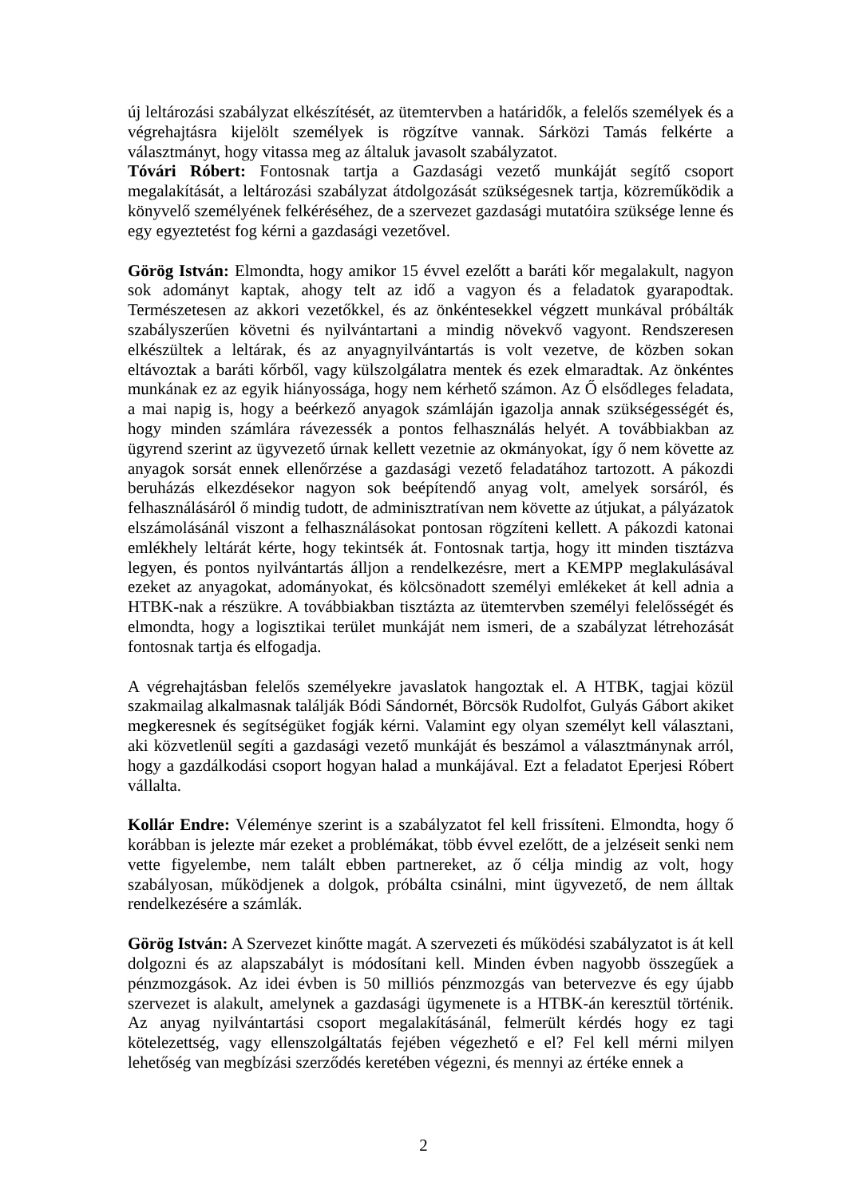új leltározási szabályzat elkészítését, az ütemtervben a határidők, a felelős személyek és a végrehajtásra kijelölt személyek is rögzítve vannak. Sárközi Tamás felkérte a választmányt, hogy vitassa meg az általuk javasolt szabályzatot.
Tóvári Róbert: Fontosnak tartja a Gazdasági vezető munkáját segítő csoport megalakítását, a leltározási szabályzat átdolgozását szükségesnek tartja, közreműködik a könyvelő személyének felkéréséhez, de a szervezet gazdasági mutatóira szüksége lenne és egy egyeztetést fog kérni a gazdasági vezetővel.
Görög István: Elmondta, hogy amikor 15 évvel ezelőtt a baráti kőr megalakult, nagyon sok adományt kaptak, ahogy telt az idő a vagyon és a feladatok gyarapodtak. Természetesen az akkori vezetőkkel, és az önkéntesekkel végzett munkával próbálták szabályszerűen követni és nyilvántartani a mindig növekvő vagyont. Rendszeresen elkészültek a leltárak, és az anyagnyilvántartás is volt vezetve, de közben sokan eltávoztak a baráti kőrből, vagy külszolgálatra mentek és ezek elmaradtak. Az önkéntes munkának ez az egyik hiányossága, hogy nem kérhető számon. Az Ő elsődleges feladata, a mai napig is, hogy a beérkező anyagok számláján igazolja annak szükségességét és, hogy minden számlára rávezessék a pontos felhasználás helyét. A továbbiakban az ügyrend szerint az ügyvezető úrnak kellett vezetnie az okmányokat, így ő nem követte az anyagok sorsát ennek ellenőrzése a gazdasági vezető feladatához tartozott. A pákozdi beruházás elkezdésekor nagyon sok beépítendő anyag volt, amelyek sorsáról, és felhasználásáról ő mindig tudott, de adminisztratívan nem követte az útjukat, a pályázatok elszámolásánál viszont a felhasználásokat pontosan rögzíteni kellett. A pákozdi katonai emlékhely leltárát kérte, hogy tekintsék át. Fontosnak tartja, hogy itt minden tisztázva legyen, és pontos nyilvántartás álljon a rendelkezésre, mert a KEMPP meglakulásával ezeket az anyagokat, adományokat, és kölcsönadott személyi emlékeket át kell adnia a HTBK-nak a részükre. A továbbiakban tisztázta az ütemtervben személyi felelősségét és elmondta, hogy a logisztikai terület munkáját nem ismeri, de a szabályzat létrehozását fontosnak tartja és elfogadja.
A végrehajtásban felelős személyekre javaslatok hangoztak el. A HTBK, tagjai közül szakmailag alkalmasnak találják Bódi Sándornét, Börcsök Rudolfot, Gulyás Gábort akiket megkeresnek és segítségüket fogják kérni. Valamint egy olyan személyt kell választani, aki közvetlenül segíti a gazdasági vezető munkáját és beszámol a választmánynak arról, hogy a gazdálkodási csoport hogyan halad a munkájával. Ezt a feladatot Eperjesi Róbert vállalta.
Kollár Endre: Véleménye szerint is a szabályzatot fel kell frissíteni. Elmondta, hogy ő korábban is jelezte már ezeket a problémákat, több évvel ezelőtt, de a jelzéseit senki nem vette figyelembe, nem talált ebben partnereket, az ő célja mindig az volt, hogy szabályosan, működjenek a dolgok, próbálta csinálni, mint ügyvezető, de nem álltak rendelkezésére a számlák.
Görög István: A Szervezet kinőtte magát. A szervezeti és működési szabályzatot is át kell dolgozni és az alapszabályt is módosítani kell. Minden évben nagyobb összegűek a pénzmozgások. Az idei évben is 50 milliós pénzmozgás van betervezve és egy újabb szervezet is alakult, amelynek a gazdasági ügymenete is a HTBK-án keresztül történik. Az anyag nyilvántartási csoport megalakításánál, felmerült kérdés hogy ez tagi kötelezettség, vagy ellenszolgáltatás fejében végezhető e el? Fel kell mérni milyen lehetőség van megbízási szerződés keretében végezni, és mennyi az értéke ennek a
2